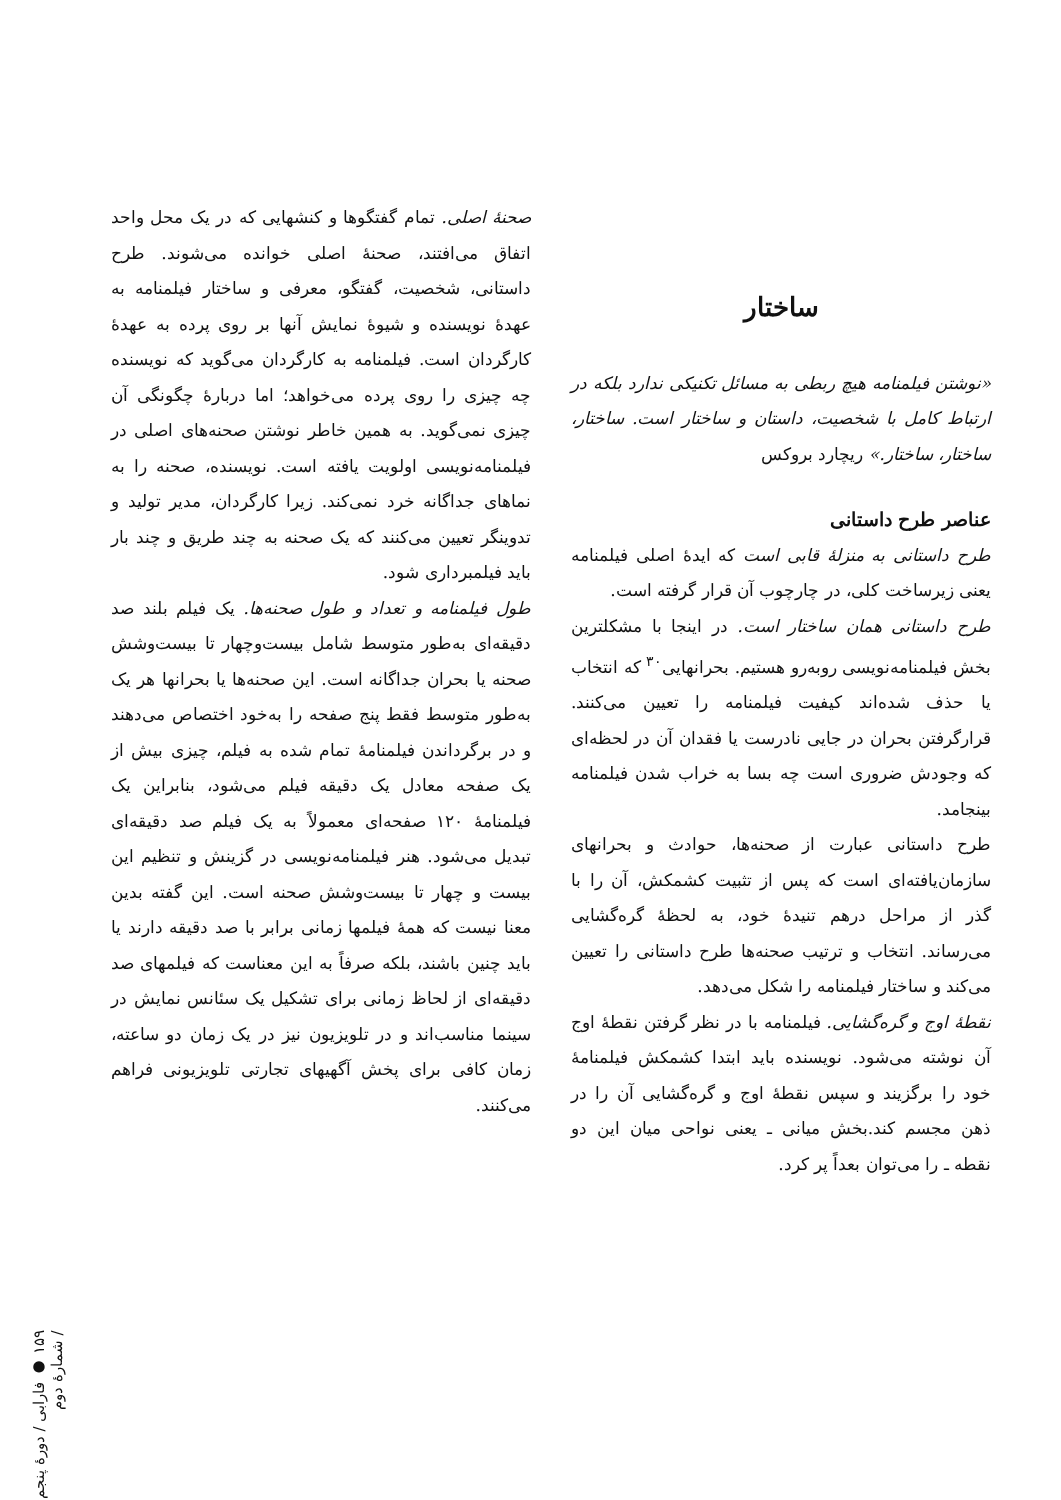ساختار
«نوشتن فیلمنامه هیچ ربطی به مسائل تکنیکی ندارد بلکه در ارتباط کامل با شخصیت، داستان و ساختار است. ساختار، ساختار، ساختار.» ریچارد بروکس
عناصر طرح داستانی
طرح داستانی به منزلهٔ قابی است که ایدهٔ اصلی فیلمنامه یعنی زیرساخت کلی، در چارچوب آن قرار گرفته است.
طرح داستانی همان ساختار است. در اینجا با مشکلترین بخش فیلمنامه‌نویسی روبه‌رو هستیم. بحرانهایی<sup>۳۰</sup> که انتخاب یا حذف شده‌اند کیفیت فیلمنامه را تعیین می‌کنند. قرارگرفتن بحران در جایی نادرست یا فقدان آن در لحظه‌ای که وجودش ضروری است چه بسا به خراب شدن فیلمنامه بینجامد.
طرح داستانی عبارت از صحنه‌ها، حوادث و بحرانهای سازمان‌یافته‌ای است که پس از تثبیت کشمکش، آن را با گذر از مراحل درهم تنیدهٔ خود، به لحظهٔ گره‌گشایی می‌رساند. انتخاب و ترتیب صحنه‌ها طرح داستانی را تعیین می‌کند و ساختار فیلمنامه را شکل می‌دهد.
نقطهٔ اوج و گره‌گشایی. فیلمنامه با در نظر گرفتن نقطهٔ اوج آن نوشته می‌شود. نویسنده باید ابتدا کشمکش فیلمنامهٔ خود را برگزیند و سپس نقطهٔ اوج و گره‌گشایی آن را در ذهن مجسم کند.بخش میانی ـ یعنی نواحی میان این دو نقطه ـ را می‌توان بعداً پر کرد.
صحنهٔ اصلی. تمام گفتگوها و کنشهایی که در یک محل واحد اتفاق می‌افتند، صحنهٔ اصلی خوانده می‌شوند. طرح داستانی، شخصیت، گفتگو، معرفی و ساختار فیلمنامه به عهدهٔ نویسنده و شیوهٔ نمایش آنها بر روی پرده به عهدهٔ کارگردان است. فیلمنامه به کارگردان می‌گوید که نویسنده چه چیزی را روی پرده می‌خواهد؛ اما دربارهٔ چگونگی آن چیزی نمی‌گوید. به همین خاطر نوشتن صحنه‌های اصلی در فیلمنامه‌نویسی اولویت یافته است. نویسنده، صحنه را به نماهای جداگانه خرد نمی‌کند. زیرا کارگردان، مدیر تولید و تدوینگر تعیین می‌کنند که یک صحنه به چند طریق و چند بار باید فیلمبرداری شود.
طول فیلمنامه و تعداد و طول صحنه‌ها. یک فیلم بلند صد دقیقه‌ای به‌طور متوسط شامل بیست‌وچهار تا بیست‌وشش صحنه یا بحران جداگانه است. این صحنه‌ها یا بحرانها هر یک به‌طور متوسط فقط پنج صفحه را به‌خود اختصاص می‌دهند و در برگرداندن فیلمنامهٔ تمام شده به فیلم، چیزی بیش از یک صفحه معادل یک دقیقه فیلم می‌شود، بنابراین یک فیلمنامهٔ ۱۲۰ صفحه‌ای معمولاً به یک فیلم صد دقیقه‌ای تبدیل می‌شود. هنر فیلمنامه‌نویسی در گزینش و تنظیم این بیست و چهار تا بیست‌وشش صحنه است. این گفته بدین معنا نیست که همهٔ فیلمها زمانی برابر با صد دقیقه دارند یا باید چنین باشند، بلکه صرفاً به این معناست که فیلمهای صد دقیقه‌ای از لحاظ زمانی برای تشکیل یک سئانس نمایش در سینما مناسب‌اند و در تلویزیون نیز در یک زمان دو ساعته، زمان کافی برای پخش آگهیهای تجارتی تلویزیونی فراهم می‌کنند.
۱۵۹ ● فارابی / دورهٔ پنجم / شمارهٔ دوم